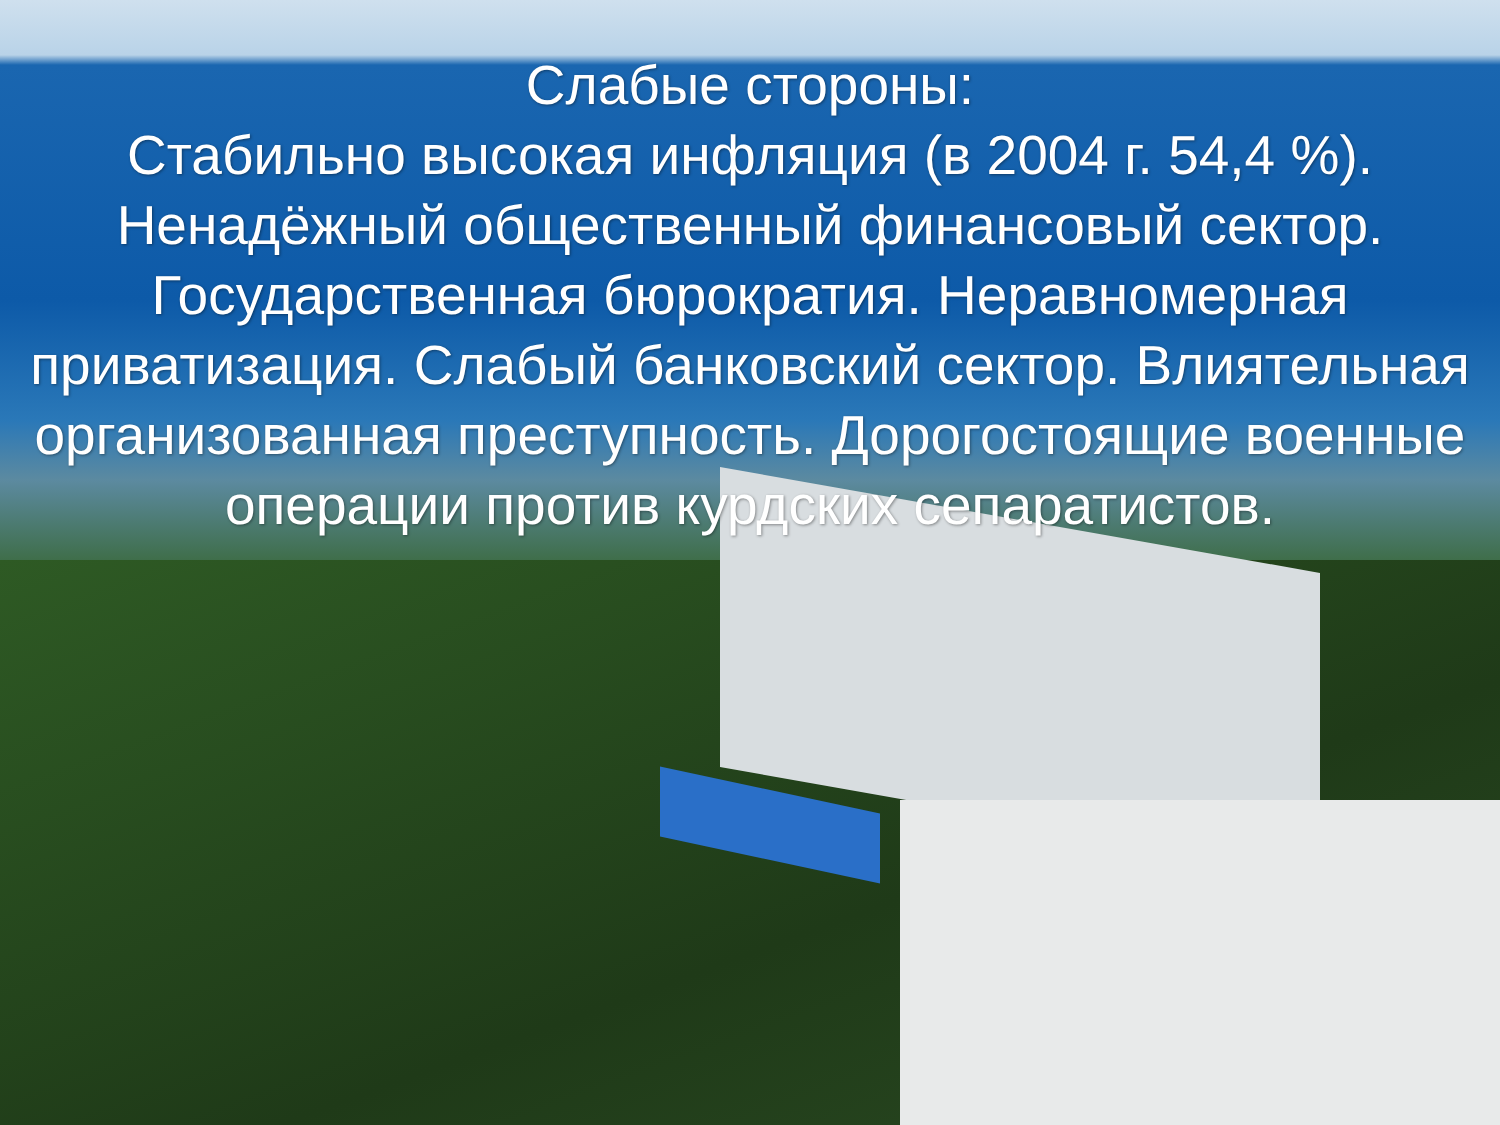Слабые стороны:
Стабильно высокая инфляция (в 2004 г. 54,4 %). Ненадёжный общественный финансовый сектор. Государственная бюрократия. Неравномерная приватизация. Слабый банковский сектор. Влиятельная организованная преступность. Дорогостоящие военные операции против курдских сепаратистов.